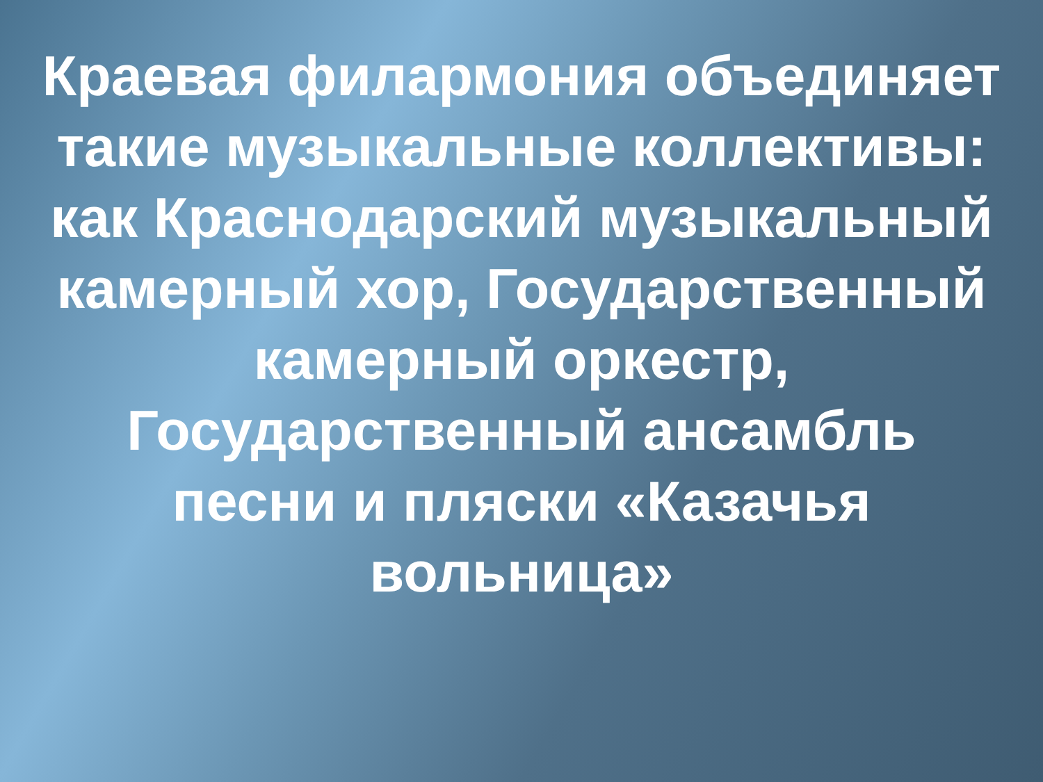Краевая филармония объединяет такие музыкальные коллективы: как Краснодарский музыкальный камерный хор, Государственный камерный оркестр, Государственный ансамбль песни и пляски «Казачья вольница»